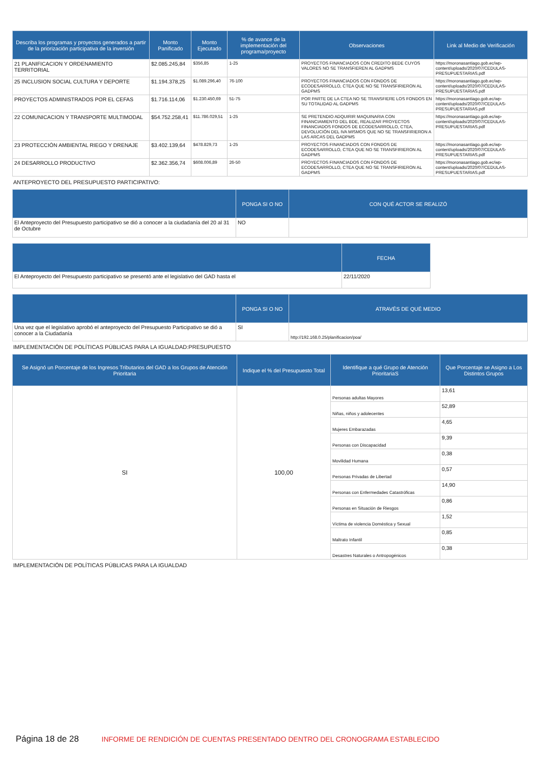| Describa los programas y proyectos generados a partir de la priorización participativa de la inversión | Monto Panificado | Monto Ejecutado | % de avance de la implementación del programa/proyecto | Observaciones | Link al Medio de Verificación |
| --- | --- | --- | --- | --- | --- |
| 21 PLANIFICACION Y ORDENAMIENTO TERRITORIAL | $2.085.245,84 | $356,85 | 1-25 | PROYECTOS FINANCIADOS CON CREDITO BEDE CUYOS VALORES NO SE TRANSFIEREN AL GADPMS | https://moronasantiago.gob.ec/wp-content/uploads/2020/07/CEDULAS-PRESUPUESTARIAS.pdf |
| 25 INCLUSION SOCIAL CULTURA Y DEPORTE | $1.194.378,25 | $1.089.296,40 | 76-100 | PROYECTOS FINANCIADOS CON FONDOS DE ECODESARROLLO, CTEA QUE NO SE TRANSFIRIERON AL GADPMS | https://moronasantiago.gob.ec/wp-content/uploads/2020/07/CEDULAS-PRESUPUESTARIAS.pdf |
| PROYECTOS ADMINISTRADOS POR EL CEFAS | $1.716.114,06 | $1.230.450,69 | 51-75 | POR PARTE DE LA CTEA NO SE TRANSFIERE LOS FONDOS EN SU TOTALIDAD AL GADPMS | https://moronasantiago.gob.ec/wp-content/uploads/2020/07/CEDULAS-PRESUPUESTARIAS.pdf |
| 22 COMUNICACION Y TRANSPORTE MULTIMODAL | $54.752.258,41 | $11.786.029,51 | 1-25 | SE PRETENDIO ADQUIRIR MAQUINARIA CON FINANCIAMIENTO DEL BDE, REALIZAR PROYECTOS FINANCIADOS FONDOS DE ECODESARROLLO, CTEA, DEVOLUCIÓN DEL IVA MISMOS QUE NO SE TRANSFIRIERON A LAS ARCAS DEL GADPMS | https://moronasantiago.gob.ec/wp-content/uploads/2020/07/CEDULAS-PRESUPUESTARIAS.pdf |
| 23 PROTECCIÓN AMBIENTAL RIEGO Y DRENAJE | $3.402.139,64 | $478.829,73 | 1-25 | PROYECTOS FINANCIADOS CON FONDOS DE ECODESARROLLO, CTEA QUE NO SE TRANSFIRIERON AL GADPMS | https://moronasantiago.gob.ec/wp-content/uploads/2020/07/CEDULAS-PRESUPUESTARIAS.pdf |
| 24 DESARROLLO PRODUCTIVO | $2.362.356,74 | $608.006,89 | 26-50 | PROYECTOS FINANCIADOS CON FONDOS DE ECODESARROLLO, CTEA QUE NO SE TRANSFIRIERON AL GADPMS | https://moronasantiago.gob.ec/wp-content/uploads/2020/07/CEDULAS-PRESUPUESTARIAS.pdf |
ANTEPROYECTO DEL PRESUPUESTO PARTICIPATIVO:
| | PONGA SI O NO | CON QUÉ ACTOR SE REALIZÓ |
| --- | --- | --- |
| El Anteproyecto del Presupuesto participativo se dió a conocer a la ciudadanía del 20 al 31 de Octubre | NO | |
| | FECHA |
| --- | --- |
| El Anteproyecto del Presupuesto participativo se presentó ante el legislativo del GAD hasta el | 22/11/2020 |
| | PONGA SI O NO | ATRAVÉS DE QUÉ MEDIO |
| --- | --- | --- |
| Una vez que el legislativo aprobó el anteproyecto del Presupuesto Participativo se dió a conocer a la Ciudadanía | SI | http://192.168.0.25/planificacion/poa/ |
IMPLEMENTACIÓN DE POLÍTICAS PÚBLICAS PARA LA IGUALDAD:PRESUPUESTO
| Se Asignó un Porcentaje de los Ingresos Tributarios del GAD a los Grupos de Atención Prioritaria | Indique el % del Presupuesto Total | Identifique a qué Grupo de Atención PrioritariaS | Que Porcentaje se Asigno a Los Distintos Grupos |
| --- | --- | --- | --- |
| SI | 100,00 | Personas adultas Mayores | 13,61 |
| | | Niñas, niños y adolecentes | 52,89 |
| | | Mujeres Embarazadas | 4,65 |
| | | Personas con Discapacidad | 9,39 |
| | | Movilidad Humana | 0,38 |
| | | Personas Privadas de Libertad | 0,57 |
| | | Personas con Enfermedades Catastróficas | 14,90 |
| | | Personas en Situación de Riesgos | 0,86 |
| | | Víctima de violencia Doméstica y Sexual | 1,52 |
| | | Maltrato Infantil | 0,85 |
| | | Desastres Naturales o Antropogénicos | 0,38 |
IMPLEMENTACIÓN DE POLÍTICAS PÚBLICAS PARA LA IGUALDAD
Página 18 de 28 INFORME DE RENDICIÓN DE CUENTAS PRESENTADO DENTRO DEL CRONOGRAMA ESTABLECIDO